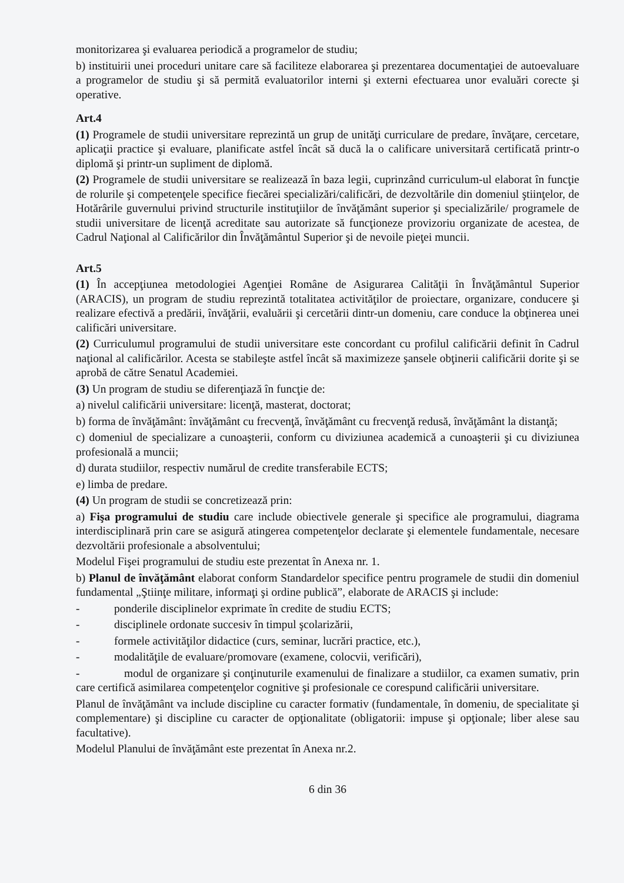monitorizarea şi evaluarea periodică a programelor de studiu;
b) instituirii unei proceduri unitare care să faciliteze elaborarea şi prezentarea documentaţiei de autoevaluare a programelor de studiu şi să permită evaluatorilor interni şi externi efectuarea unor evaluări corecte şi operative.
Art.4
(1) Programele de studii universitare reprezintă un grup de unităţi curriculare de predare, învăţare, cercetare, aplicaţii practice şi evaluare, planificate astfel încât să ducă la o calificare universitară certificată printr-o diplomă şi printr-un supliment de diplomă.
(2) Programele de studii universitare se realizează în baza legii, cuprinzând curriculum-ul elaborat în funcţie de rolurile şi competenţele specifice fiecărei specializări/calificări, de dezvoltările din domeniul ştiinţelor, de Hotărârile guvernului privind structurile instituţiilor de învăţământ superior şi specializările/ programele de studii universitare de licenţă acreditate sau autorizate să funcţioneze provizoriu organizate de acestea, de Cadrul Naţional al Calificărilor din Învăţământul Superior şi de nevoile pieţei muncii.
Art.5
(1) În accepţiunea metodologiei Agenţiei Române de Asigurarea Calităţii în Învăţământul Superior (ARACIS), un program de studiu reprezintă totalitatea activităţilor de proiectare, organizare, conducere şi realizare efectivă a predării, învăţării, evaluării şi cercetării dintr-un domeniu, care conduce la obţinerea unei calificări universitare.
(2) Curriculumul programului de studii universitare este concordant cu profilul calificării definit în Cadrul naţional al calificărilor. Acesta se stabileşte astfel încât să maximizeze şansele obţinerii calificării dorite şi se aprobă de către Senatul Academiei.
(3) Un program de studiu se diferenţiază în funcţie de:
a) nivelul calificării universitare: licenţă, masterat, doctorat;
b) forma de învăţământ: învăţământ cu frecvenţă, învăţământ cu frecvenţă redusă, învăţământ la distanţă;
c) domeniul de specializare a cunoaşterii, conform cu diviziunea academică a cunoaşterii şi cu diviziunea profesională a muncii;
d) durata studiilor, respectiv numărul de credite transferabile ECTS;
e) limba de predare.
(4) Un program de studii se concretizează prin:
a) Fişa programului de studiu care include obiectivele generale şi specifice ale programului, diagrama interdisciplinară prin care se asigură atingerea competenţelor declarate şi elementele fundamentale, necesare dezvoltării profesionale a absolventului;
Modelul Fişei programului de studiu este prezentat în Anexa nr. 1.
b) Planul de învăţământ elaborat conform Standardelor specifice pentru programele de studii din domeniul fundamental „Ştiinţe militare, informaţi şi ordine publică”, elaborate de ARACIS şi include:
- ponderile disciplinelor exprimate în credite de studiu ECTS;
- disciplinele ordonate succesiv în timpul şcolarizării,
- formele activităţilor didactice (curs, seminar, lucrări practice, etc.),
- modalităţile de evaluare/promovare (examene, colocvii, verificări),
- modul de organizare şi conţinuturile examenului de finalizare a studiilor, ca examen sumativ, prin care certifică asimilarea competenţelor cognitive şi profesionale ce corespund calificării universitare.
Planul de învăţământ va include discipline cu caracter formativ (fundamentale, în domeniu, de specialitate şi complementare) şi discipline cu caracter de opţionalitate (obligatorii: impuse şi opţionale; liber alese sau facultative).
Modelul Planului de învăţământ este prezentat în Anexa nr.2.
6 din 36